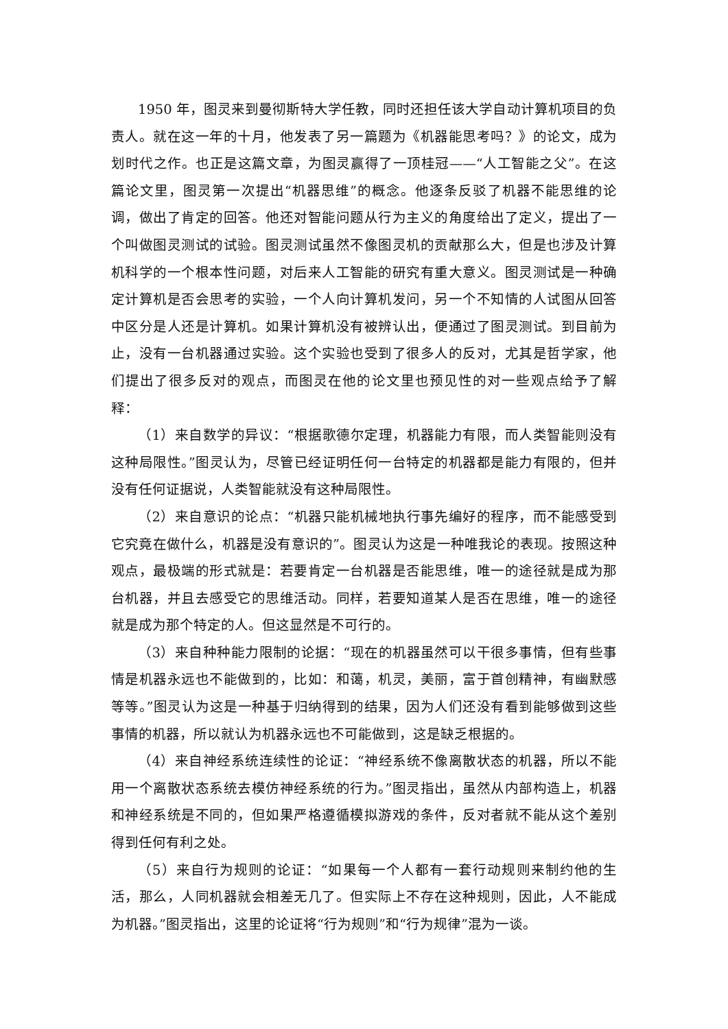1950 年，图灵来到曼彻斯特大学任教，同时还担任该大学自动计算机项目的负责人。就在这一年的十月，他发表了另一篇题为《机器能思考吗？》的论文，成为划时代之作。也正是这篇文章，为图灵赢得了一顶桂冠——“人工智能之父”。在这篇论文里，图灵第一次提出“机器思维”的概念。他逐条反驳了机器不能思维的论调，做出了肯定的回答。他还对智能问题从行为主义的角度给出了定义，提出了一个叫做图灵测试的试验。图灵测试虽然不像图灵机的贡献那么大，但是也涉及计算机科学的一个根本性问题，对后来人工智能的研究有重大意义。图灵测试是一种确定计算机是否会思考的实验，一个人向计算机发问，另一个不知情的人试图从回答中区分是人还是计算机。如果计算机没有被辨认出，便通过了图灵测试。到目前为止，没有一台机器通过实验。这个实验也受到了很多人的反对，尤其是哲学家，他们提出了很多反对的观点，而图灵在他的论文里也预见性的对一些观点给予了解释：
（1）来自数学的异议：“根据歌德尔定理，机器能力有限，而人类智能则没有这种局限性。”图灵认为，尽管已经证明任何一台特定的机器都是能力有限的，但并没有任何证据说，人类智能就没有这种局限性。
（2）来自意识的论点：“机器只能机械地执行事先编好的程序，而不能感受到它究竟在做什么，机器是没有意识的”。图灵认为这是一种唯我论的表现。按照这种观点，最极端的形式就是：若要肯定一台机器是否能思维，唯一的途径就是成为那台机器，并且去感受它的思维活动。同样，若要知道某人是否在思维，唯一的途径就是成为那个特定的人。但这显然是不可行的。
（3）来自种种能力限制的论据：“现在的机器虽然可以干很多事情，但有些事情是机器永远也不能做到的，比如：和蔼，机灵，美丽，富于首创精神，有幽默感等等。”图灵认为这是一种基于归纳得到的结果，因为人们还没有看到能够做到这些事情的机器，所以就认为机器永远也不可能做到，这是缺乏根据的。
（4）来自神经系统连续性的论证：“神经系统不像离散状态的机器，所以不能用一个离散状态系统去模仿神经系统的行为。”图灵指出，虽然从内部构造上，机器和神经系统是不同的，但如果严格遵循模拟游戏的条件，反对者就不能从这个差别得到任何有利之处。
（5）来自行为规则的论证：“如果每一个人都有一套行动规则来制约他的生活，那么，人同机器就会相差无几了。但实际上不存在这种规则，因此，人不能成为机器。”图灵指出，这里的论证将“行为规则”和“行为规律”混为一谈。